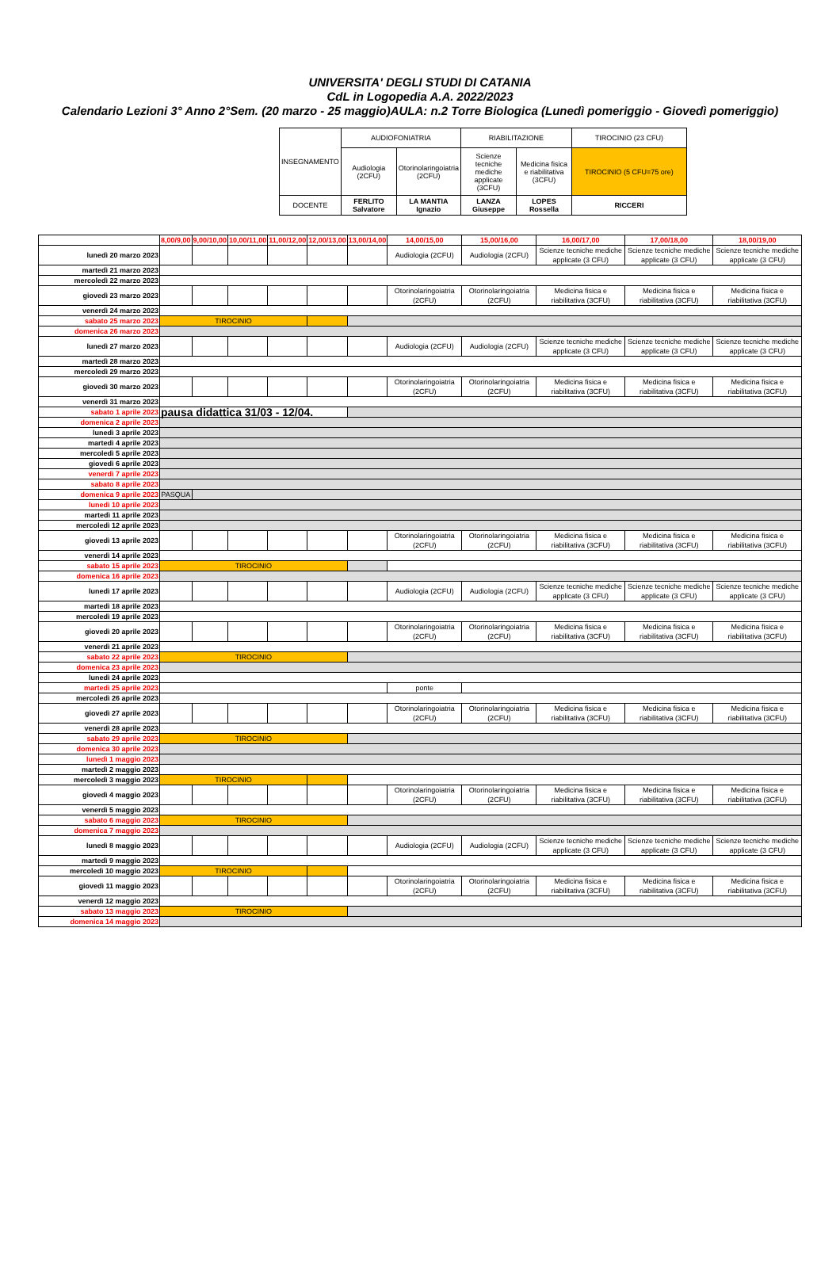UNIVERSITA' DEGLI STUDI DI CATANIA
CdL in Logopedia A.A. 2022/2023
Calendario Lezioni 3° Anno 2°Sem. (20 marzo - 25 maggio)AULA: n.2 Torre Biologica (Lunedì pomeriggio - Giovedì pomeriggio)
| INSEGNAMENTO | AUDIOFONIATRIA | | RIABILITAZIONE | | TIROCINIO (23 CFU) |
| | Audiologia (2CFU) | Otorinolaringoiatria (2CFU) | Scienze tecniche mediche applicate (3CFU) | Medicina fisica e riabilitativa (3CFU) | TIROCINIO (5 CFU=75 ore) |
| DOCENTE | FERLITO Salvatore | LA MANTIA Ignazio | LANZA Giuseppe | LOPES Rossella | RICCERI |
| | 8,00/9,00 | 9,00/10,00 | 10,00/11,00 | 11,00/12,00 | 12,00/13,00 | 13,00/14,00 | 14,00/15,00 | 15,00/16,00 | 16,00/17,00 | 17,00/18,00 | 18,00/19,00 |
| lunedì 20 marzo 2023 | | | | | | | Audiologia (2CFU) | Audiologia (2CFU) | Scienze tecniche mediche applicate (3 CFU) | Scienze tecniche mediche applicate (3 CFU) | Scienze tecniche mediche applicate (3 CFU) |
| martedì 21 marzo 2023 | | | | | | | | | | | |
| mercoledì 22 marzo 2023 | | | | | | | | | | | |
| giovedì 23 marzo 2023 | | | | | | | Otorinolaringoiatria (2CFU) | Otorinolaringoiatria (2CFU) | Medicina fisica e riabilitativa (3CFU) | Medicina fisica e riabilitativa (3CFU) | Medicina fisica e riabilitativa (3CFU) |
| venerdì 24 marzo 2023 | | | | | | | | | | | |
| sabato 25 marzo 2023 | TIROCINIO | | | | | | | | | | |
| domenica 26 marzo 2023 | | | | | | | | | | | |
| lunedì 27 marzo 2023 | | | | | | | Audiologia (2CFU) | Audiologia (2CFU) | Scienze tecniche mediche applicate (3 CFU) | Scienze tecniche mediche applicate (3 CFU) | Scienze tecniche mediche applicate (3 CFU) |
| martedì 28 marzo 2023 | | | | | | | | | | | |
| mercoledì 29 marzo 2023 | | | | | | | | | | | |
| giovedì 30 marzo 2023 | | | | | | | Otorinolaringoiatria (2CFU) | Otorinolaringoiatria (2CFU) | Medicina fisica e riabilitativa (3CFU) | Medicina fisica e riabilitativa (3CFU) | Medicina fisica e riabilitativa (3CFU) |
| venerdì 31 marzo 2023 | | | | | | | | | | | |
| sabato 1 aprile 2023 | pausa didattica 31/03 - 12/04. | | | | | | | | | | |
| domenica 2 aprile 2023 | | | | | | | | | | | |
| lunedì 3 aprile 2023 | | | | | | | | | | | |
| martedì 4 aprile 2023 | | | | | | | | | | | |
| mercoledì 5 aprile 2023 | | | | | | | | | | | |
| giovedì 6 aprile 2023 | | | | | | | | | | | |
| venerdì 7 aprile 2023 | | | | | | | | | | | |
| sabato 8 aprile 2023 | | | | | | | | | | | |
| domenica 9 aprile 2023 | PASQUA | | | | | | | | | | |
| lunedì 10 aprile 2023 | | | | | | | | | | | |
| martedì 11 aprile 2023 | | | | | | | | | | | |
| mercoledì 12 aprile 2023 | | | | | | | | | | | |
| giovedì 13 aprile 2023 | | | | | | | Otorinolaringoiatria (2CFU) | Otorinolaringoiatria (2CFU) | Medicina fisica e riabilitativa (3CFU) | Medicina fisica e riabilitativa (3CFU) | Medicina fisica e riabilitativa (3CFU) |
| venerdì 14 aprile 2023 | | | | | | | | | | | |
| sabato 15 aprile 2023 | TIROCINIO | | | | | | | | | | |
| domenica 16 aprile 2023 | | | | | | | | | | | |
| lunedì 17 aprile 2023 | | | | | | | Audiologia (2CFU) | Audiologia (2CFU) | Scienze tecniche mediche applicate (3 CFU) | Scienze tecniche mediche applicate (3 CFU) | Scienze tecniche mediche applicate (3 CFU) |
| martedì 18 aprile 2023 | | | | | | | | | | | |
| mercoledì 19 aprile 2023 | | | | | | | | | | | |
| giovedì 20 aprile 2023 | | | | | | | Otorinolaringoiatria (2CFU) | Otorinolaringoiatria (2CFU) | Medicina fisica e riabilitativa (3CFU) | Medicina fisica e riabilitativa (3CFU) | Medicina fisica e riabilitativa (3CFU) |
| venerdì 21 aprile 2023 | | | | | | | | | | | |
| sabato 22 aprile 2023 | TIROCINIO | | | | | | | | | | |
| domenica 23 aprile 2023 | | | | | | | | | | | |
| lunedì 24 aprile 2023 | | | | | | | | | | | |
| martedì 25 aprile 2023 | | | | | | | ponte | | | | |
| mercoledì 26 aprile 2023 | | | | | | | | | | | |
| giovedì 27 aprile 2023 | | | | | | | Otorinolaringoiatria (2CFU) | Otorinolaringoiatria (2CFU) | Medicina fisica e riabilitativa (3CFU) | Medicina fisica e riabilitativa (3CFU) | Medicina fisica e riabilitativa (3CFU) |
| venerdì 28 aprile 2023 | | | | | | | | | | | |
| sabato 29 aprile 2023 | TIROCINIO | | | | | | | | | | |
| domenica 30 aprile 2023 | | | | | | | | | | | |
| lunedì 1 maggio 2023 | | | | | | | | | | | |
| martedì 2 maggio 2023 | | | | | | | | | | | |
| mercoledì 3 maggio 2023 | TIROCINIO | | | | | | | | | | |
| giovedì 4 maggio 2023 | | | | | | | Otorinolaringoiatria (2CFU) | Otorinolaringoiatria (2CFU) | Medicina fisica e riabilitativa (3CFU) | Medicina fisica e riabilitativa (3CFU) | Medicina fisica e riabilitativa (3CFU) |
| venerdì 5 maggio 2023 | | | | | | | | | | | |
| sabato 6 maggio 2023 | TIROCINIO | | | | | | | | | | |
| domenica 7 maggio 2023 | | | | | | | | | | | |
| lunedì 8 maggio 2023 | | | | | | | Audiologia (2CFU) | Audiologia (2CFU) | Scienze tecniche mediche applicate (3 CFU) | Scienze tecniche mediche applicate (3 CFU) | Scienze tecniche mediche applicate (3 CFU) |
| martedì 9 maggio 2023 | | | | | | | | | | | |
| mercoledì 10 maggio 2023 | TIROCINIO | | | | | | | | | | |
| giovedì 11 maggio 2023 | | | | | | | Otorinolaringoiatria (2CFU) | Otorinolaringoiatria (2CFU) | Medicina fisica e riabilitativa (3CFU) | Medicina fisica e riabilitativa (3CFU) | Medicina fisica e riabilitativa (3CFU) |
| venerdì 12 maggio 2023 | | | | | | | | | | | |
| sabato 13 maggio 2023 | TIROCINIO | | | | | | | | | | |
| domenica 14 maggio 2023 | | | | | | | | | | | |